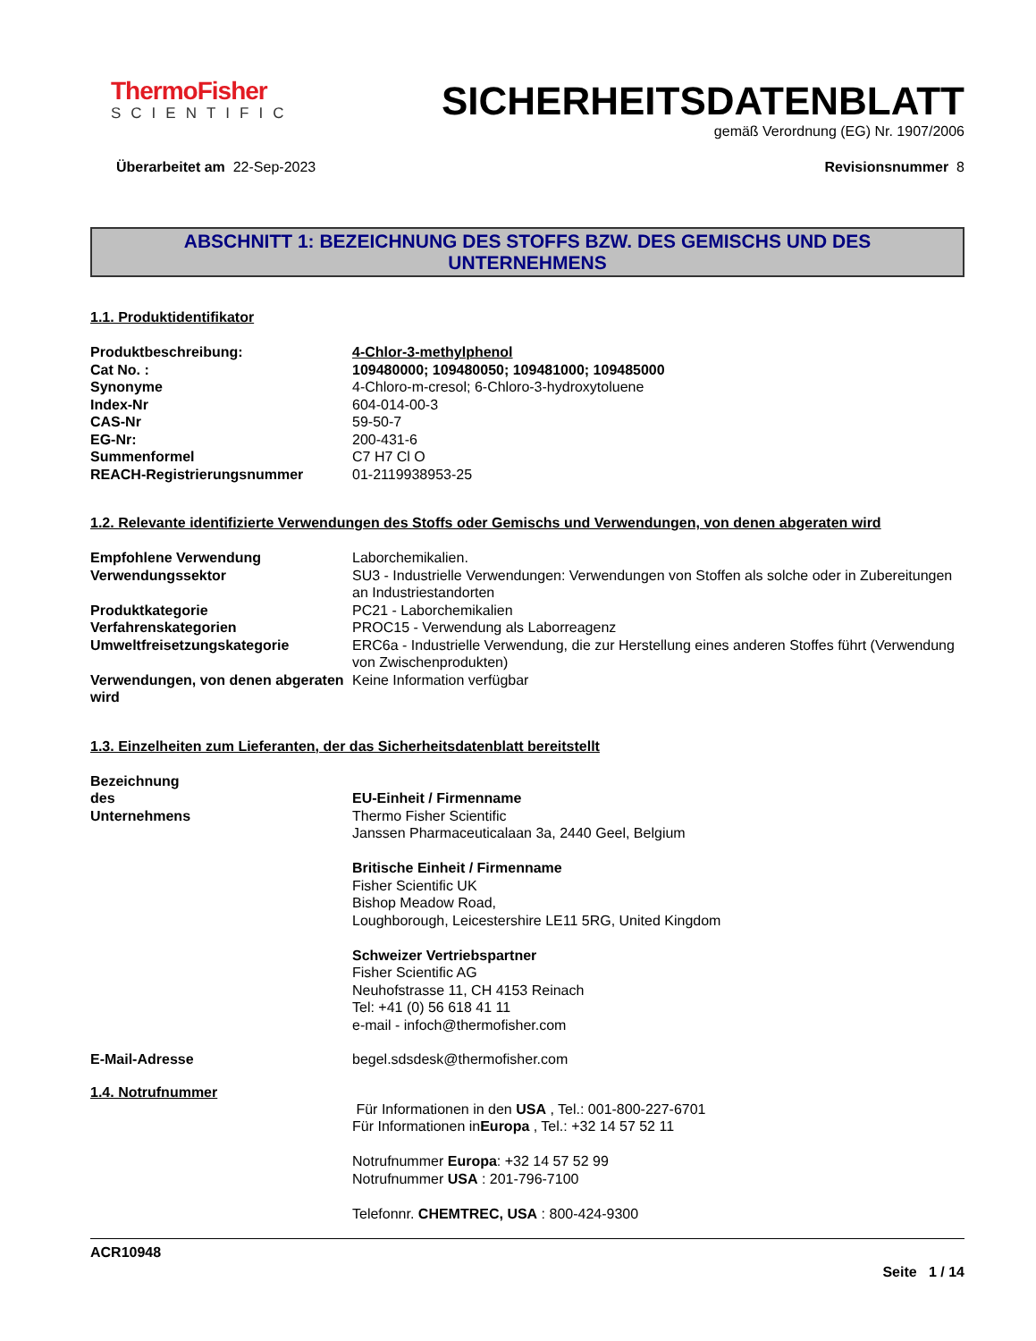ThermoFisher
SCIENTIFIC
SICHERHEITSDATENBLATT
gemäß Verordnung (EG) Nr. 1907/2006
Überarbeitet am 22-Sep-2023 Revisionsnummer 8
ABSCHNITT 1: BEZEICHNUNG DES STOFFS BZW. DES GEMISCHS UND DES
UNTERNEHMENS
1.1. Produktidentifikator
Produktbeschreibung: 4-Chlor-3-methylphenol
Cat No. : 109480000; 109480050; 109481000; 109485000
Synonyme 4-Chloro-m-cresol; 6-Chloro-3-hydroxytoluene
Index-Nr 604-014-00-3
CAS-Nr 59-50-7
EG-Nr: 200-431-6
Summenformel C7 H7 Cl O
REACH-Registrierungsnummer 01-2119938953-25
1.2. Relevante identifizierte Verwendungen des Stoffs oder Gemischs und Verwendungen, von denen abgeraten wird
Empfohlene Verwendung Laborchemikalien.
Verwendungssektor SU3 - Industrielle Verwendungen: Verwendungen von Stoffen als solche oder in Zubereitungen an Industriestandorten
Produktkategorie PC21 - Laborchemikalien
Verfahrenskategorien PROC15 - Verwendung als Laborreagenz
Umweltfreisetzungskategorie ERC6a - Industrielle Verwendung, die zur Herstellung eines anderen Stoffes führt (Verwendung von Zwischenprodukten)
Verwendungen, von denen abgeraten wird
Keine Information verfügbar
1.3. Einzelheiten zum Lieferanten, der das Sicherheitsdatenblatt bereitstellt
Bezeichnung des Unternehmens
EU-Einheit / Firmenname
Thermo Fisher Scientific
Janssen Pharmaceuticalaan 3a, 2440 Geel, Belgium
Britische Einheit / Firmenname
Fisher Scientific UK
Bishop Meadow Road,
Loughborough, Leicestershire LE11 5RG, United Kingdom
Schweizer Vertriebspartner
Fisher Scientific AG
Neuhofstrasse 11, CH 4153 Reinach
Tel: +41 (0) 56 618 41 11
e-mail - infoch@thermofisher.com
E-Mail-Adresse begel.sdsdesk@thermofisher.com
1.4. Notrufnummer
Für Informationen in den USA , Tel.: 001-800-227-6701
Für Informationen inEuropa , Tel.: +32 14 57 52 11
Notrufnummer Europa: +32 14 57 52 99
Notrufnummer USA : 201-796-7100
Telefonnr. CHEMTREC, USA : 800-424-9300
ACR10948
Seite 1 / 14